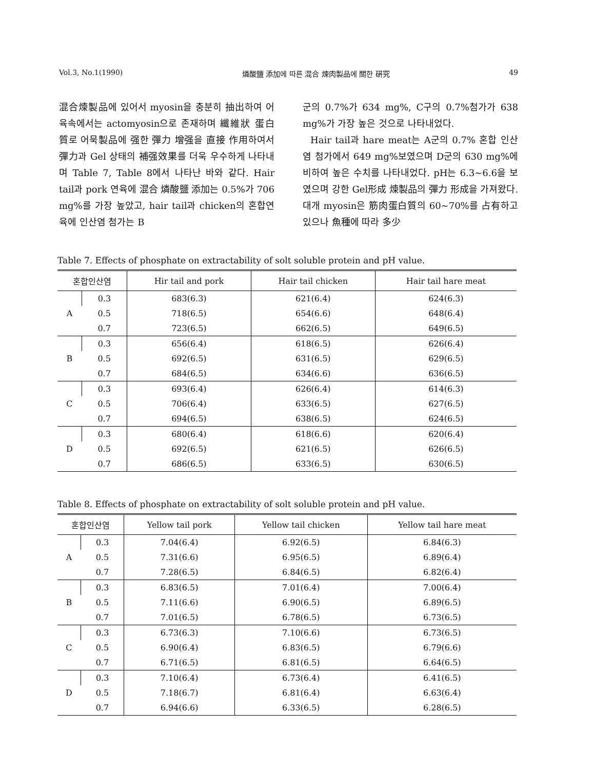Vol.3, No.1(1990) 燐酸鹽 添加에 따른 混合 煉肉製品에 關한 硏究 49
混合煉製品에 있어서 myosin을 충분히 抽出하여 어육속에서는 actomyosin으로 존재하며 纖維狀 蛋白質로 어묵製品에 强한 彈力 增强을 直接 作用하여서 彈力과 Gel 상태의 補强效果를 더욱 우수하게 나타내며 Table 7, Table 8에서 나타난 바와 같다. Hair tail과 pork 연육에 混合 燐酸鹽 添加는 0.5%가 706 mg%를 가장 높았고, hair tail과 chicken의 혼합연육에 인산염 첨가는 B
군의 0.7%가 634 mg%, C구의 0.7%첨가가 638 mg%가 가장 높은 것으로 나타내었다.
Hair tail과 hare meat는 A군의 0.7% 혼합 인산염 첨가에서 649 mg%보였으며 D군의 630 mg%에 비하여 높은 수치를 나타내었다. pH는 6.3~6.6을 보였으며 강한 Gel形成 煉製品의 彈力 形成을 가져왔다. 대개 myosin은 筋肉蛋白質의 60~70%를 占有하고 있으나 魚種에 따라 多少
Table 7. Effects of phosphate on extractability of solt soluble protein and pH value.
| 혼합인산염 | | Hir tail and pork | Hair tail chicken | Hair tail hare meat |
| --- | --- | --- | --- | --- |
| A | 0.3 | 683(6.3) | 621(6.4) | 624(6.3) |
| | 0.5 | 718(6.5) | 654(6.6) | 648(6.4) |
| | 0.7 | 723(6.5) | 662(6.5) | 649(6.5) |
| B | 0.3 | 656(6.4) | 618(6.5) | 626(6.4) |
| | 0.5 | 692(6.5) | 631(6.5) | 629(6.5) |
| | 0.7 | 684(6.5) | 634(6.6) | 636(6.5) |
| C | 0.3 | 693(6.4) | 626(6.4) | 614(6.3) |
| | 0.5 | 706(6.4) | 633(6.5) | 627(6.5) |
| | 0.7 | 694(6.5) | 638(6.5) | 624(6.5) |
| D | 0.3 | 680(6.4) | 618(6.6) | 620(6.4) |
| | 0.5 | 692(6.5) | 621(6.5) | 626(6.5) |
| | 0.7 | 686(6.5) | 633(6.5) | 630(6.5) |
Table 8. Effects of phosphate on extractability of solt soluble protein and pH value.
| 혼합인산염 | | Yellow tail pork | Yellow tail chicken | Yellow tail hare meat |
| --- | --- | --- | --- | --- |
| A | 0.3 | 7.04(6.4) | 6.92(6.5) | 6.84(6.3) |
| | 0.5 | 7.31(6.6) | 6.95(6.5) | 6.89(6.4) |
| | 0.7 | 7.28(6.5) | 6.84(6.5) | 6.82(6.4) |
| B | 0.3 | 6.83(6.5) | 7.01(6.4) | 7.00(6.4) |
| | 0.5 | 7.11(6.6) | 6.90(6.5) | 6.89(6.5) |
| | 0.7 | 7.01(6.5) | 6.78(6.5) | 6.73(6.5) |
| C | 0.3 | 6.73(6.3) | 7.10(6.6) | 6.73(6.5) |
| | 0.5 | 6.90(6.4) | 6.83(6.5) | 6.79(6.6) |
| | 0.7 | 6.71(6.5) | 6.81(6.5) | 6.64(6.5) |
| D | 0.3 | 7.10(6.4) | 6.73(6.4) | 6.41(6.5) |
| | 0.5 | 7.18(6.7) | 6.81(6.4) | 6.63(6.4) |
| | 0.7 | 6.94(6.6) | 6.33(6.5) | 6.28(6.5) |